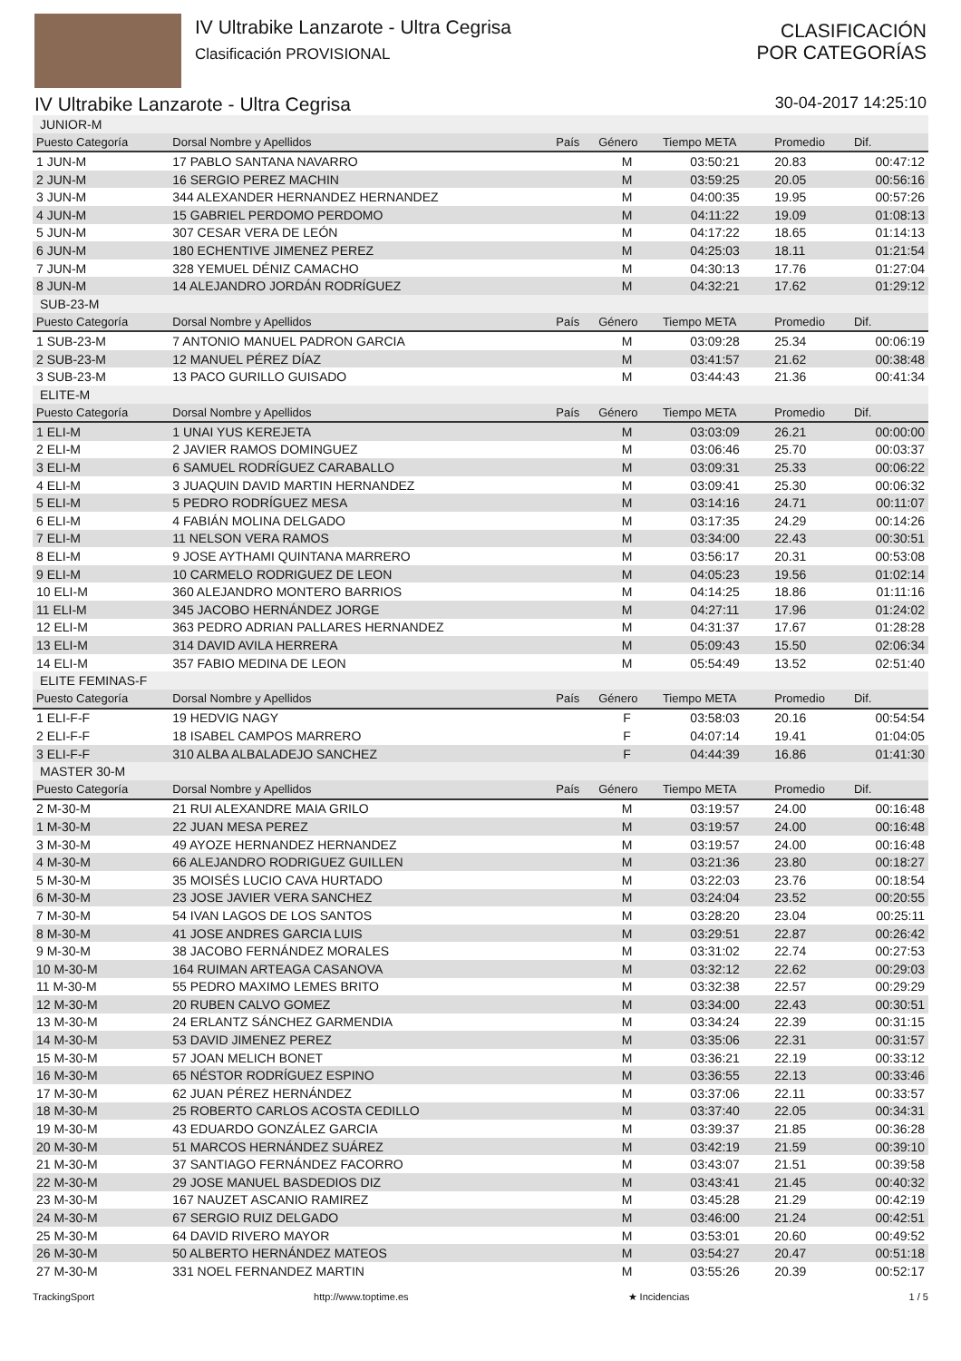IV Ultrabike Lanzarote - Ultra Cegrisa
Clasificación PROVISIONAL
CLASIFICACIÓN
POR CATEGORÍAS
IV Ultrabike Lanzarote - Ultra Cegrisa 30-04-2017 14:25:10
| JUNIOR-M | | | | | | |
| Puesto Categoría | Dorsal Nombre y Apellidos | País | Género | Tiempo META | Promedio | Dif. |
| 1 JUN-M | 17 PABLO SANTANA NAVARRO | | M | 03:50:21 | 20.83 | 00:47:12 |
| 2 JUN-M | 16 SERGIO PEREZ MACHIN | | M | 03:59:25 | 20.05 | 00:56:16 |
| 3 JUN-M | 344 ALEXANDER HERNANDEZ HERNANDEZ | | M | 04:00:35 | 19.95 | 00:57:26 |
| 4 JUN-M | 15 GABRIEL PERDOMO PERDOMO | | M | 04:11:22 | 19.09 | 01:08:13 |
| 5 JUN-M | 307 CESAR VERA DE LEÓN | | M | 04:17:22 | 18.65 | 01:14:13 |
| 6 JUN-M | 180 ECHENTIVE JIMENEZ PEREZ | | M | 04:25:03 | 18.11 | 01:21:54 |
| 7 JUN-M | 328 YEMUEL DÉNIZ CAMACHO | | M | 04:30:13 | 17.76 | 01:27:04 |
| 8 JUN-M | 14 ALEJANDRO JORDÁN RODRÍGUEZ | | M | 04:32:21 | 17.62 | 01:29:12 |
| SUB-23-M | | | | | | |
| Puesto Categoría | Dorsal Nombre y Apellidos | País | Género | Tiempo META | Promedio | Dif. |
| 1 SUB-23-M | 7 ANTONIO MANUEL PADRON GARCIA | | M | 03:09:28 | 25.34 | 00:06:19 |
| 2 SUB-23-M | 12 MANUEL PÉREZ DÍAZ | | M | 03:41:57 | 21.62 | 00:38:48 |
| 3 SUB-23-M | 13 PACO GURILLO GUISADO | | M | 03:44:43 | 21.36 | 00:41:34 |
| ELITE-M | | | | | | |
| Puesto Categoría | Dorsal Nombre y Apellidos | País | Género | Tiempo META | Promedio | Dif. |
| 1 ELI-M | 1 UNAI YUS KEREJETA | | M | 03:03:09 | 26.21 | 00:00:00 |
| 2 ELI-M | 2 JAVIER RAMOS DOMINGUEZ | | M | 03:06:46 | 25.70 | 00:03:37 |
| 3 ELI-M | 6 SAMUEL RODRÍGUEZ CARABALLO | | M | 03:09:31 | 25.33 | 00:06:22 |
| 4 ELI-M | 3 JUAQUIN DAVID MARTIN HERNANDEZ | | M | 03:09:41 | 25.30 | 00:06:32 |
| 5 ELI-M | 5 PEDRO RODRÍGUEZ MESA | | M | 03:14:16 | 24.71 | 00:11:07 |
| 6 ELI-M | 4 FABIÁN MOLINA DELGADO | | M | 03:17:35 | 24.29 | 00:14:26 |
| 7 ELI-M | 11 NELSON VERA RAMOS | | M | 03:34:00 | 22.43 | 00:30:51 |
| 8 ELI-M | 9 JOSE AYTHAMI QUINTANA MARRERO | | M | 03:56:17 | 20.31 | 00:53:08 |
| 9 ELI-M | 10 CARMELO RODRIGUEZ DE LEON | | M | 04:05:23 | 19.56 | 01:02:14 |
| 10 ELI-M | 360 ALEJANDRO MONTERO BARRIOS | | M | 04:14:25 | 18.86 | 01:11:16 |
| 11 ELI-M | 345 JACOBO HERNÁNDEZ JORGE | | M | 04:27:11 | 17.96 | 01:24:02 |
| 12 ELI-M | 363 PEDRO ADRIAN PALLARES HERNANDEZ | | M | 04:31:37 | 17.67 | 01:28:28 |
| 13 ELI-M | 314 DAVID AVILA HERRERA | | M | 05:09:43 | 15.50 | 02:06:34 |
| 14 ELI-M | 357 FABIO MEDINA DE LEON | | M | 05:54:49 | 13.52 | 02:51:40 |
| ELITE FEMINAS-F | | | | | | |
| Puesto Categoría | Dorsal Nombre y Apellidos | País | Género | Tiempo META | Promedio | Dif. |
| 1 ELI-F-F | 19 HEDVIG NAGY | | F | 03:58:03 | 20.16 | 00:54:54 |
| 2 ELI-F-F | 18 ISABEL CAMPOS MARRERO | | F | 04:07:14 | 19.41 | 01:04:05 |
| 3 ELI-F-F | 310 ALBA ALBALADEJO SANCHEZ | | F | 04:44:39 | 16.86 | 01:41:30 |
| MASTER 30-M | | | | | | |
| Puesto Categoría | Dorsal Nombre y Apellidos | País | Género | Tiempo META | Promedio | Dif. |
| 2 M-30-M | 21 RUI ALEXANDRE MAIA GRILO | | M | 03:19:57 | 24.00 | 00:16:48 |
| 1 M-30-M | 22 JUAN MESA PEREZ | | M | 03:19:57 | 24.00 | 00:16:48 |
| 3 M-30-M | 49 AYOZE HERNANDEZ HERNANDEZ | | M | 03:19:57 | 24.00 | 00:16:48 |
| 4 M-30-M | 66 ALEJANDRO RODRIGUEZ GUILLEN | | M | 03:21:36 | 23.80 | 00:18:27 |
| 5 M-30-M | 35 MOISÉS LUCIO CAVA HURTADO | | M | 03:22:03 | 23.76 | 00:18:54 |
| 6 M-30-M | 23 JOSE JAVIER VERA SANCHEZ | | M | 03:24:04 | 23.52 | 00:20:55 |
| 7 M-30-M | 54 IVAN LAGOS DE LOS SANTOS | | M | 03:28:20 | 23.04 | 00:25:11 |
| 8 M-30-M | 41 JOSE ANDRES GARCIA LUIS | | M | 03:29:51 | 22.87 | 00:26:42 |
| 9 M-30-M | 38 JACOBO FERNÁNDEZ MORALES | | M | 03:31:02 | 22.74 | 00:27:53 |
| 10 M-30-M | 164 RUIMAN ARTEAGA CASANOVA | | M | 03:32:12 | 22.62 | 00:29:03 |
| 11 M-30-M | 55 PEDRO MAXIMO LEMES BRITO | | M | 03:32:38 | 22.57 | 00:29:29 |
| 12 M-30-M | 20 RUBEN CALVO GOMEZ | | M | 03:34:00 | 22.43 | 00:30:51 |
| 13 M-30-M | 24 ERLANTZ SÁNCHEZ GARMENDIA | | M | 03:34:24 | 22.39 | 00:31:15 |
| 14 M-30-M | 53 DAVID JIMENEZ PEREZ | | M | 03:35:06 | 22.31 | 00:31:57 |
| 15 M-30-M | 57 JOAN MELICH BONET | | M | 03:36:21 | 22.19 | 00:33:12 |
| 16 M-30-M | 65 NÉSTOR RODRÍGUEZ ESPINO | | M | 03:36:55 | 22.13 | 00:33:46 |
| 17 M-30-M | 62 JUAN PÉREZ HERNÁNDEZ | | M | 03:37:06 | 22.11 | 00:33:57 |
| 18 M-30-M | 25 ROBERTO CARLOS ACOSTA CEDILLO | | M | 03:37:40 | 22.05 | 00:34:31 |
| 19 M-30-M | 43 EDUARDO GONZÁLEZ GARCIA | | M | 03:39:37 | 21.85 | 00:36:28 |
| 20 M-30-M | 51 MARCOS HERNÁNDEZ SUÁREZ | | M | 03:42:19 | 21.59 | 00:39:10 |
| 21 M-30-M | 37 SANTIAGO FERNÁNDEZ FACORRO | | M | 03:43:07 | 21.51 | 00:39:58 |
| 22 M-30-M | 29 JOSE MANUEL BASDEDIOS DIZ | | M | 03:43:41 | 21.45 | 00:40:32 |
| 23 M-30-M | 167 NAUZET ASCANIO RAMIREZ | | M | 03:45:28 | 21.29 | 00:42:19 |
| 24 M-30-M | 67 SERGIO RUIZ DELGADO | | M | 03:46:00 | 21.24 | 00:42:51 |
| 25 M-30-M | 64 DAVID RIVERO MAYOR | | M | 03:53:01 | 20.60 | 00:49:52 |
| 26 M-30-M | 50 ALBERTO HERNÁNDEZ MATEOS | | M | 03:54:27 | 20.47 | 00:51:18 |
| 27 M-30-M | 331 NOEL FERNANDEZ MARTIN | | M | 03:55:26 | 20.39 | 00:52:17 |
TrackingSport http://www.toptime.es ★ Incidencias 1 / 5